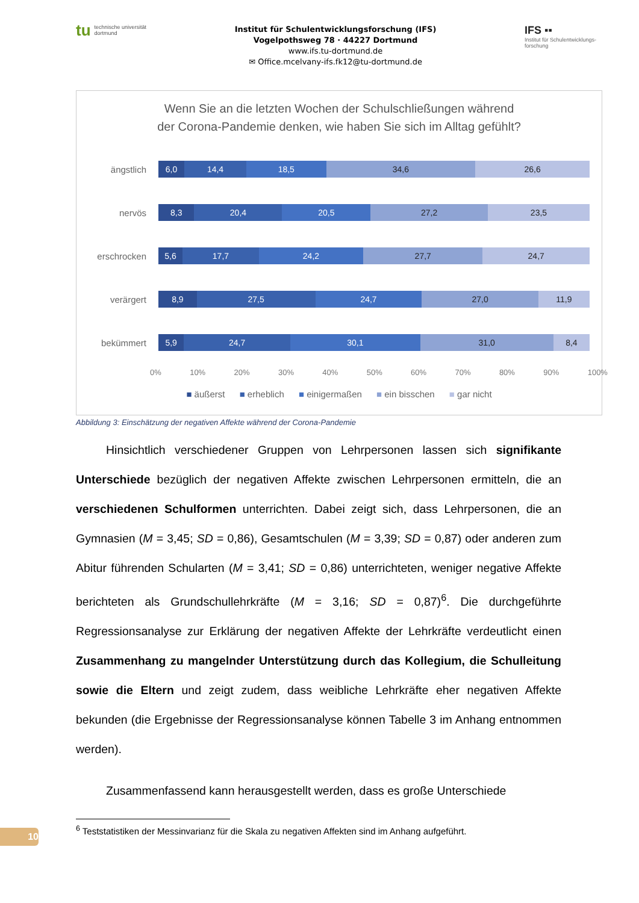tu
technische universität
dortmund
Institut für Schulentwicklungsforschung (IFS)
Vogelpothsweg 78 · 44227 Dortmund
www.ifs.tu-dortmund.de
✉ Office.mcelvany-ifs.fk12@tu-dortmund.de
IFS ▪▪
Institut für Schulentwicklungs-forschung
Wenn Sie an die letzten Wochen der Schulschließungen während
der Corona-Pandemie denken, wie haben Sie sich im Alltag gefühlt?
ängstlich
6,0 14,4 18,5 34,6 26,6
nervös
8,3 20,4 20,5 27,2 23,5
erschrocken
5,6 17,7 24,2 27,7 24,7
verärgert
8,9 27,5 24,7 27,0 11,9
bekümmert
5,9 24,7 30,1 31,0 8,4
0% 10% 20% 30% 40% 50% 60% 70% 80% 90% 100%
■ äußerst ■ erheblich ■ einigermaßen ■ ein bisschen ■ gar nicht
Abbildung 3: Einschätzung der negativen Affekte während der Corona-Pandemie
Hinsichtlich verschiedener Gruppen von Lehrpersonen lassen sich signifikante Unterschiede bezüglich der negativen Affekte zwischen Lehrpersonen ermitteln, die an verschiedenen Schulformen unterrichten. Dabei zeigt sich, dass Lehrpersonen, die an Gymnasien (M = 3,45; SD = 0,86), Gesamtschulen (M = 3,39; SD = 0,87) oder anderen zum Abitur führenden Schularten (M = 3,41; SD = 0,86) unterrichteten, weniger negative Affekte berichteten als Grundschullehrkräfte (M = 3,16; SD = 0,87)<sup>6</sup>. Die durchgeführte Regressionsanalyse zur Erklärung der negativen Affekte der Lehrkräfte verdeutlicht einen Zusammenhang zu mangelnder Unterstützung durch das Kollegium, die Schulleitung sowie die Eltern und zeigt zudem, dass weibliche Lehrkräfte eher negativen Affekte bekunden (die Ergebnisse der Regressionsanalyse können Tabelle 3 im Anhang entnommen werden).
Zusammenfassend kann herausgestellt werden, dass es große Unterschiede
<sup>6</sup> Teststatistiken der Messinvarianz für die Skala zu negativen Affekten sind im Anhang aufgeführt.
10